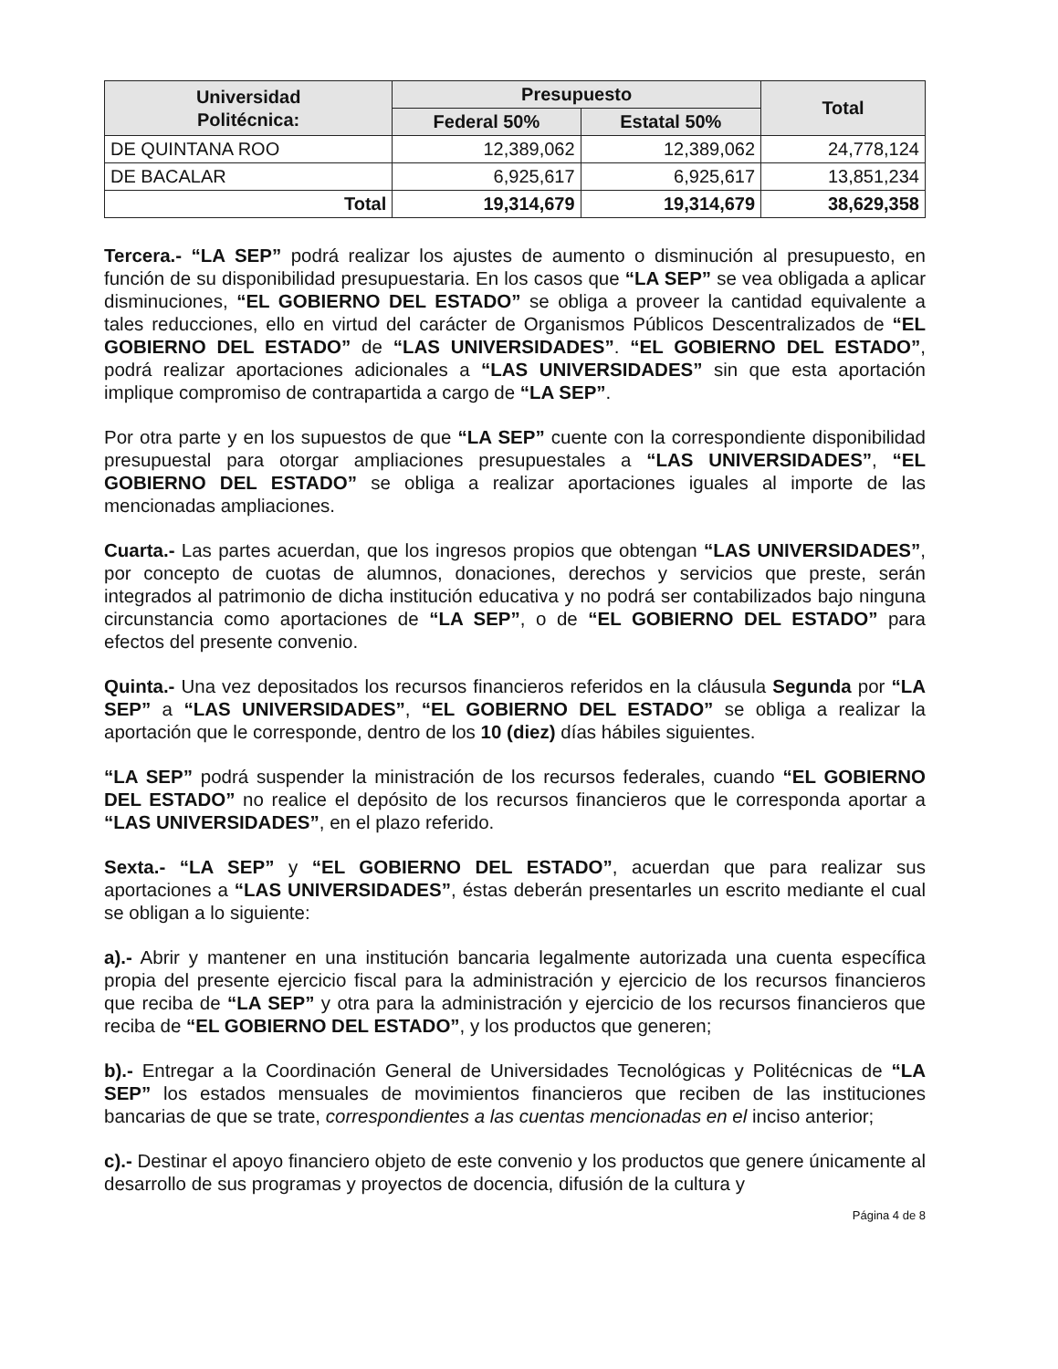| Universidad Politécnica: | Presupuesto | | Total |
| --- | --- | --- | --- |
| | Federal 50% | Estatal 50% | |
| DE QUINTANA ROO | 12,389,062 | 12,389,062 | 24,778,124 |
| DE BACALAR | 6,925,617 | 6,925,617 | 13,851,234 |
| Total | 19,314,679 | 19,314,679 | 38,629,358 |
Tercera.- “LA SEP” podrá realizar los ajustes de aumento o disminución al presupuesto, en función de su disponibilidad presupuestaria. En los casos que “LA SEP” se vea obligada a aplicar disminuciones, “EL GOBIERNO DEL ESTADO” se obliga a proveer la cantidad equivalente a tales reducciones, ello en virtud del carácter de Organismos Públicos Descentralizados de “EL GOBIERNO DEL ESTADO” de “LAS UNIVERSIDADES”. “EL GOBIERNO DEL ESTADO”, podrá realizar aportaciones adicionales a “LAS UNIVERSIDADES” sin que esta aportación implique compromiso de contrapartida a cargo de “LA SEP”.
Por otra parte y en los supuestos de que “LA SEP” cuente con la correspondiente disponibilidad presupuestal para otorgar ampliaciones presupuestales a “LAS UNIVERSIDADES”, “EL GOBIERNO DEL ESTADO” se obliga a realizar aportaciones iguales al importe de las mencionadas ampliaciones.
Cuarta.- Las partes acuerdan, que los ingresos propios que obtengan “LAS UNIVERSIDADES”, por concepto de cuotas de alumnos, donaciones, derechos y servicios que preste, serán integrados al patrimonio de dicha institución educativa y no podrá ser contabilizados bajo ninguna circunstancia como aportaciones de “LA SEP”, o de “EL GOBIERNO DEL ESTADO” para efectos del presente convenio.
Quinta.- Una vez depositados los recursos financieros referidos en la cláusula Segunda por “LA SEP” a “LAS UNIVERSIDADES”, “EL GOBIERNO DEL ESTADO” se obliga a realizar la aportación que le corresponde, dentro de los 10 (diez) días hábiles siguientes.
“LA SEP” podrá suspender la ministración de los recursos federales, cuando “EL GOBIERNO DEL ESTADO” no realice el depósito de los recursos financieros que le corresponda aportar a “LAS UNIVERSIDADES”, en el plazo referido.
Sexta.- “LA SEP” y “EL GOBIERNO DEL ESTADO”, acuerdan que para realizar sus aportaciones a “LAS UNIVERSIDADES”, éstas deberán presentarles un escrito mediante el cual se obligan a lo siguiente:
a).- Abrir y mantener en una institución bancaria legalmente autorizada una cuenta específica propia del presente ejercicio fiscal para la administración y ejercicio de los recursos financieros que reciba de “LA SEP” y otra para la administración y ejercicio de los recursos financieros que reciba de “EL GOBIERNO DEL ESTADO”, y los productos que generen;
b).- Entregar a la Coordinación General de Universidades Tecnológicas y Politécnicas de “LA SEP” los estados mensuales de movimientos financieros que reciben de las instituciones bancarias de que se trate, correspondientes a las cuentas mencionadas en el inciso anterior;
c).- Destinar el apoyo financiero objeto de este convenio y los productos que genere únicamente al desarrollo de sus programas y proyectos de docencia, difusión de la cultura y
Página 4 de 8